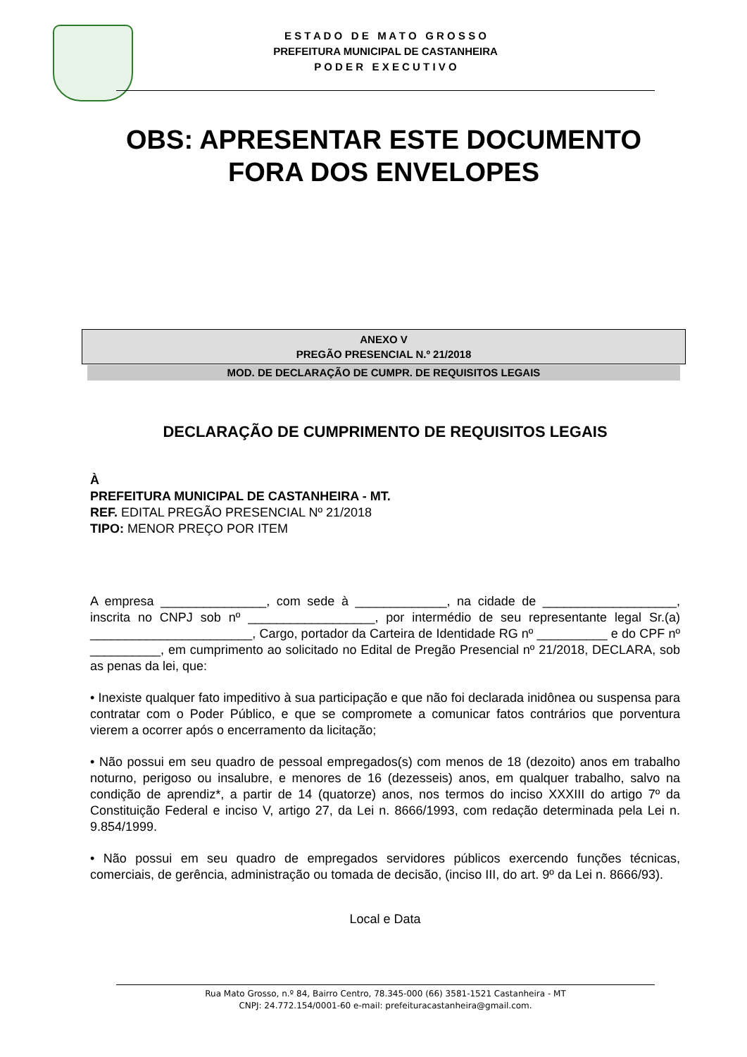E S T A D O D E M A T O G R O S S O
PREFEITURA MUNICIPAL DE CASTANHEIRA
P O D E R E X E C U T I V O
OBS: APRESENTAR ESTE DOCUMENTO FORA DOS ENVELOPES
ANEXO V
PREGÃO PRESENCIAL N.º 21/2018
MOD. DE DECLARAÇÃO DE CUMPR. DE REQUISITOS LEGAIS
DECLARAÇÃO DE CUMPRIMENTO DE REQUISITOS LEGAIS
À
PREFEITURA MUNICIPAL DE CASTANHEIRA - MT.
REF. EDITAL PREGÃO PRESENCIAL Nº 21/2018
TIPO: MENOR PREÇO POR ITEM
A empresa _______________, com sede à _____________, na cidade de ___________________, inscrita no CNPJ sob nº __________________, por intermédio de seu representante legal Sr.(a) _______________________, Cargo, portador da Carteira de Identidade RG nº __________ e do CPF nº __________, em cumprimento ao solicitado no Edital de Pregão Presencial nº 21/2018, DECLARA, sob as penas da lei, que:
• Inexiste qualquer fato impeditivo à sua participação e que não foi declarada inidônea ou suspensa para contratar com o Poder Público, e que se compromete a comunicar fatos contrários que porventura vierem a ocorrer após o encerramento da licitação;
• Não possui em seu quadro de pessoal empregados(s) com menos de 18 (dezoito) anos em trabalho noturno, perigoso ou insalubre, e menores de 16 (dezesseis) anos, em qualquer trabalho, salvo na condição de aprendiz*, a partir de 14 (quatorze) anos, nos termos do inciso XXXIII do artigo 7º da Constituição Federal e inciso V, artigo 27, da Lei n. 8666/1993, com redação determinada pela Lei n. 9.854/1999.
• Não possui em seu quadro de empregados servidores públicos exercendo funções técnicas, comerciais, de gerência, administração ou tomada de decisão, (inciso III, do art. 9º da Lei n. 8666/93).
Local e Data
Rua Mato Grosso, n.º 84, Bairro Centro, 78.345-000 (66) 3581-1521 Castanheira - MT
CNPJ: 24.772.154/0001-60 e-mail: prefeituracastanheira@gmail.com.